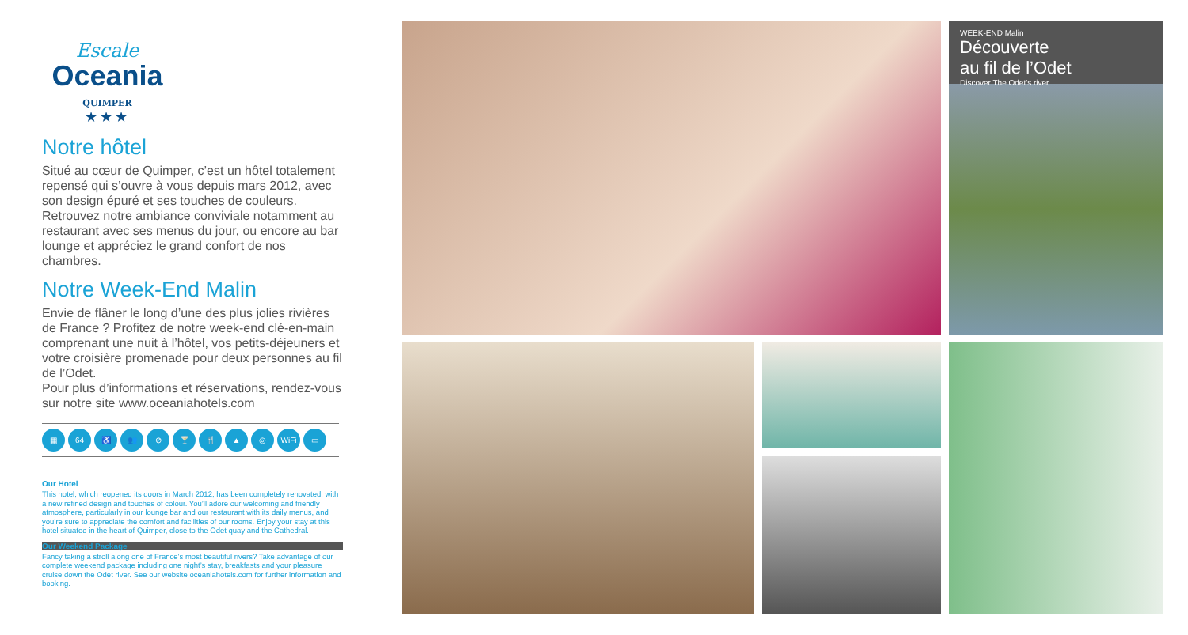Escale
Oceania
QUIMPER
★★★
Notre hôtel
Situé au cœur de Quimper, c’est un hôtel totalement repensé qui s’ouvre à vous depuis mars 2012, avec son design épuré et ses touches de couleurs. Retrouvez notre ambiance conviviale notamment au restaurant avec ses menus du jour, ou encore au bar lounge et appréciez le grand confort de nos chambres.
Notre Week-End Malin
Envie de flâner le long d’une des plus jolies rivières de France ? Profitez de notre week-end clé-en-main comprenant une nuit à l’hôtel, vos petits-déjeuners et votre croisière promenade pour deux personnes au fil de l’Odet.
Pour plus d’informations et réservations, rendez-vous sur notre site www.oceaniahotels.com
▦ 64 ♿ 👥 ⊘ 🍸 🍴 ▲ ◎ WiFi ▭
Our Hotel
This hotel, which reopened its doors in March 2012, has been completely renovated, with a new refined design and touches of colour. You’ll adore our welcoming and friendly atmosphere, particularly in our lounge bar and our restaurant with its daily menus, and you’re sure to appreciate the comfort and facilities of our rooms. Enjoy your stay at this hotel situated in the heart of Quimper, close to the Odet quay and the Cathedral.
Our Weekend Package
Fancy taking a stroll along one of France’s most beautiful rivers? Take advantage of our complete weekend package including one night’s stay, breakfasts and your pleasure cruise down the Odet river. See our website oceaniahotels.com for further information and booking.
WEEK-END Malin
Découverte
au fil de l’Odet
Discover The Odet’s river